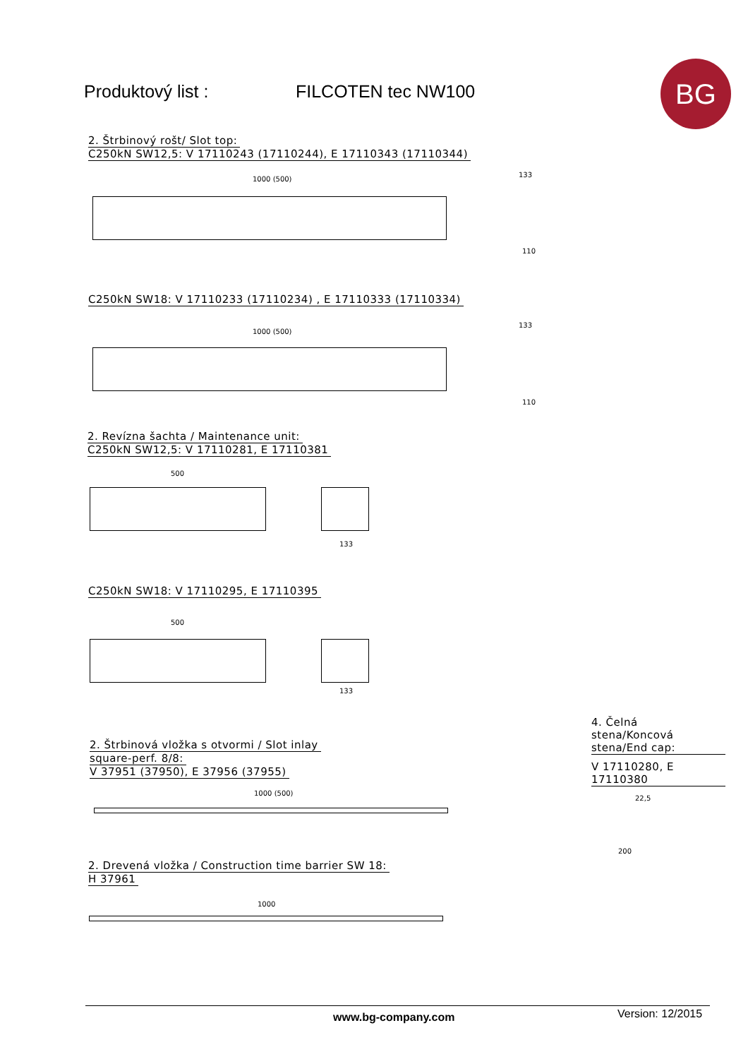Produktový list : FILCOTEN tec NW100 BG
2. Štrbinový rošt/ Slot top:
C250kN SW12,5: V 17110243 (17110244), E 17110343 (17110344)
1000 (500)
133
110
C250kN SW18: V 17110233 (17110234) , E 17110333 (17110334)
1000 (500)
133
110
2. Revízna šachta / Maintenance unit:
C250kN SW12,5: V 17110281, E 17110381
500
133
C250kN SW18: V 17110295, E 17110395
500
133
4. Čelná stena/Koncová stena/End cap:
V 17110280, E 17110380
22,5
200
2. Štrbinová vložka s otvormi / Slot inlay
square-perf. 8/8:
V 37951 (37950), E 37956 (37955)
1000 (500)
2. Drevená vložka / Construction time barrier SW 18:
H 37961
1000
www.bg-company.com Version: 12/2015